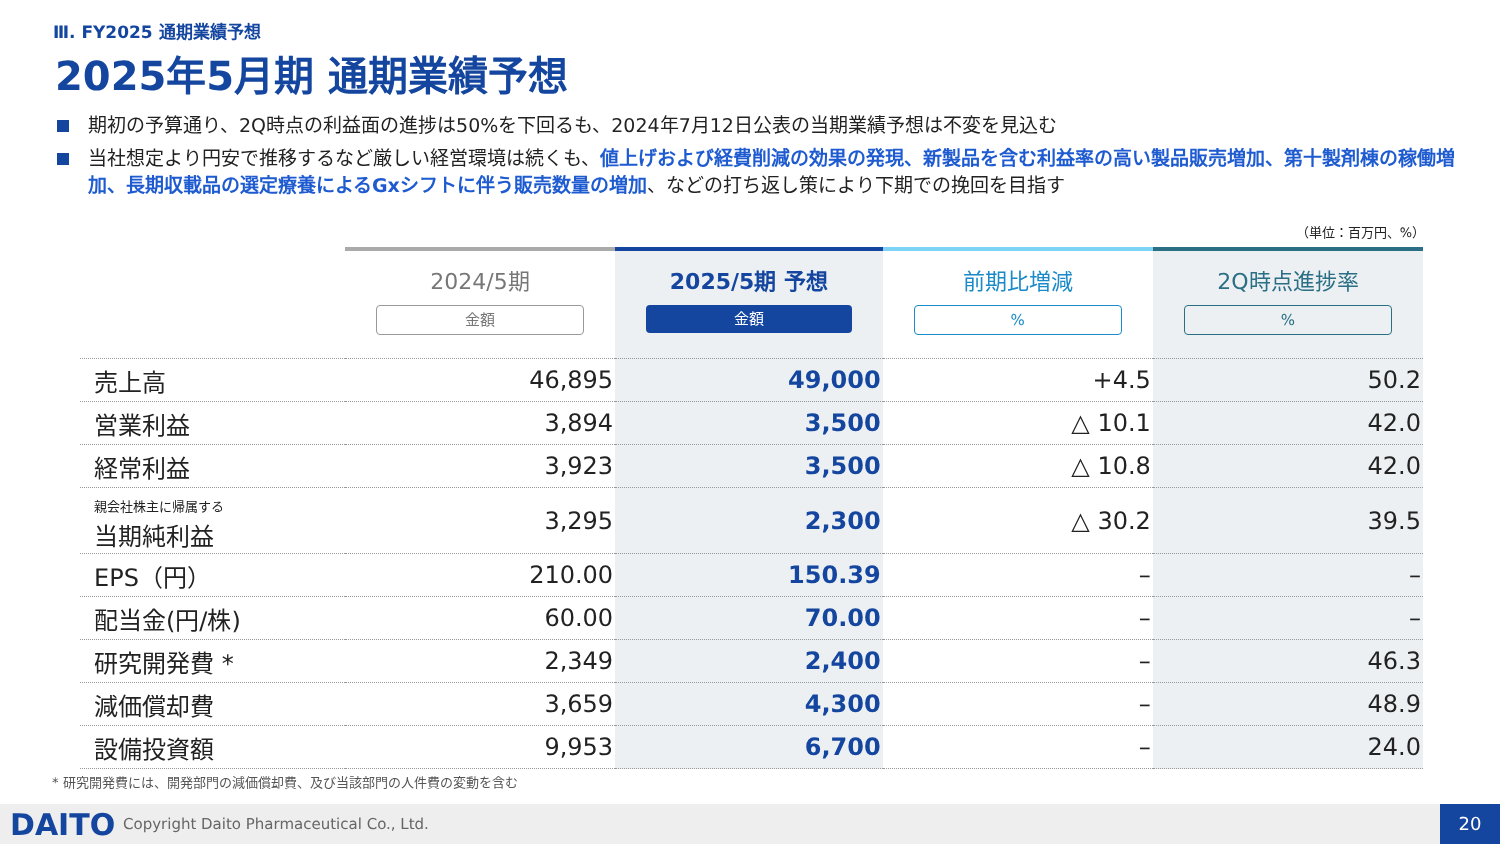Ⅲ. FY2025 通期業績予想
2025年5月期 通期業績予想
期初の予算通り、2Q時点の利益面の進捗は50%を下回るも、2024年7月12日公表の当期業績予想は不変を見込む
当社想定より円安で推移するなど厳しい経営環境は続くも、値上げおよび経費削減の効果の発現、新製品を含む利益率の高い製品販売増加、第十製剤棟の稼働増加、長期収載品の選定療養によるGxシフトに伴う販売数量の増加、などの打ち返し策により下期での挽回を目指す
（単位：百万円、%）
| | 2024/5期 金額 | 2025/5期 予想 金額 | 前期比増減 % | 2Q時点進捗率 % |
| --- | --- | --- | --- | --- |
| 売上高 | 46,895 | 49,000 | +4.5 | 50.2 |
| 営業利益 | 3,894 | 3,500 | △ 10.1 | 42.0 |
| 経常利益 | 3,923 | 3,500 | △ 10.8 | 42.0 |
| 親会社株主に帰属する 当期純利益 | 3,295 | 2,300 | △ 30.2 | 39.5 |
| EPS（円） | 210.00 | 150.39 | – | – |
| 配当金(円/株) | 60.00 | 70.00 | – | – |
| 研究開発費 * | 2,349 | 2,400 | – | 46.3 |
| 減価償却費 | 3,659 | 4,300 | – | 48.9 |
| 設備投資額 | 9,953 | 6,700 | – | 24.0 |
* 研究開発費には、開発部門の減価償却費、及び当該部門の人件費の変動を含む
DAITO
Copyright Daito Pharmaceutical Co., Ltd.
20